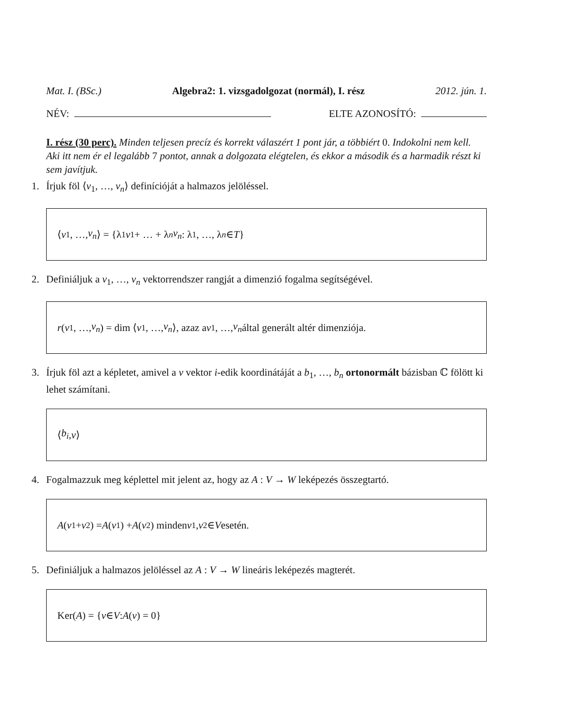Mat. I. (BSc.) Algebra2: 1. vizsgadolgozat (normál), I. rész 2012. jún. 1.
NÉV: ELTE AZONOSÍTÓ:
I. rész (30 perc). Minden teljesen precíz és korrekt válaszért 1 pont jár, a többiért 0. Indokolni nem kell. Aki itt nem ér el legalább 7 pontot, annak a dolgozata elégtelen, és ekkor a második és a harmadik részt ki sem javítjuk.
1. Írjuk föl ⟨v<sub>1</sub>, …, v<sub>n</sub>⟩ definícióját a halmazos jelöléssel.
⟨ v<sub>1</sub>, …, v<sub>n</sub> ⟩ = {λ<sub>1</sub> v<sub>1</sub> + … + λ<sub>n</sub> v<sub>n</sub> : λ<sub>1</sub>, …, λ<sub>n</sub> ∈ T }
2. Definiáljuk a v<sub>1</sub>, …, v<sub>n</sub> vektorrendszer rangját a dimenzió fogalma segítségével.
r (v<sub>1</sub>, …, v<sub>n</sub>) = dim ⟨ v<sub>1</sub>, …, v<sub>n</sub> ⟩, azaz a v<sub>1</sub>, …, v<sub>n</sub> által generált altér dimenziója.
3. Írjuk föl azt a képletet, amivel a v vektor i-edik koordinátáját a b<sub>1</sub>, …, b<sub>n</sub> ortonormált bázisban ℂ fölött ki lehet számítani.
⟨ b<sub>i</sub>, v ⟩
4. Fogalmazzuk meg képlettel mit jelent az, hogy az A : V → W leképezés összegtartó.
A (v<sub>1</sub> + v<sub>2</sub>) = A (v<sub>1</sub>) + A (v<sub>2</sub>) minden v<sub>1</sub>, v<sub>2</sub> ∈ V esetén.
5. Definiáljuk a halmazos jelöléssel az A : V → W lineáris leképezés magterét.
Ker(A) = { v ∈ V : A (v) = 0}